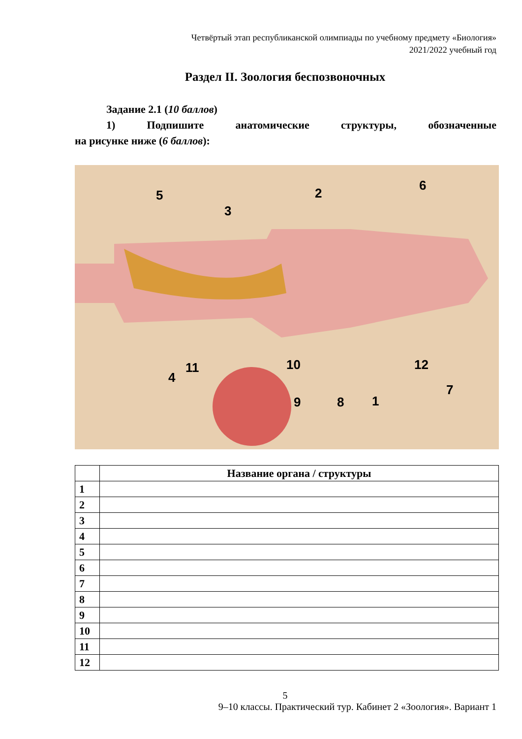Четвёртый этап республиканской олимпиады по учебному предмету «Биология»
2021/2022 учебный год
Раздел II. Зоология беспозвоночных
Задание 2.1 (10 баллов)
1) Подпишите анатомические структуры, обозначенные
на рисунке ниже (6 баллов):
5
3
2
6
4
11
10
12
9
8
1
7
| | Название органа / структуры |
| --- | --- |
| 1 | |
| 2 | |
| 3 | |
| 4 | |
| 5 | |
| 6 | |
| 7 | |
| 8 | |
| 9 | |
| 10 | |
| 11 | |
| 12 | |
5
9–10 классы. Практический тур. Кабинет 2 «Зоология». Вариант 1